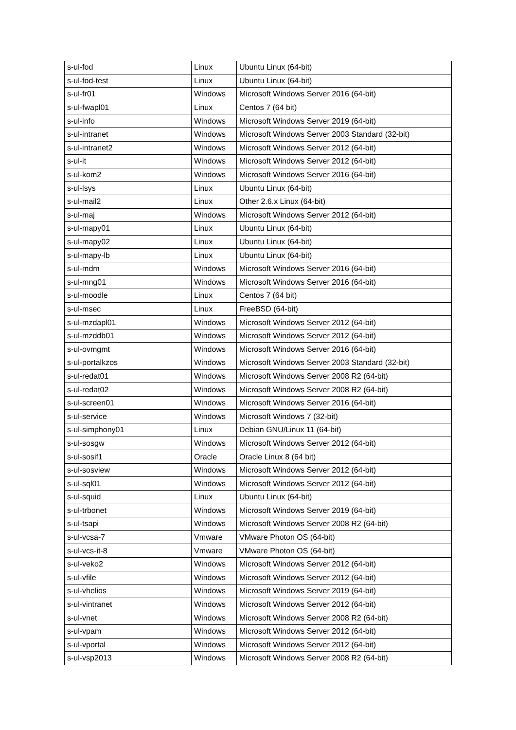| s-ul-fod | Linux | Ubuntu Linux (64-bit) |
| s-ul-fod-test | Linux | Ubuntu Linux (64-bit) |
| s-ul-fr01 | Windows | Microsoft Windows Server 2016 (64-bit) |
| s-ul-fwapl01 | Linux | Centos 7 (64 bit) |
| s-ul-info | Windows | Microsoft Windows Server 2019 (64-bit) |
| s-ul-intranet | Windows | Microsoft Windows Server 2003 Standard (32-bit) |
| s-ul-intranet2 | Windows | Microsoft Windows Server 2012 (64-bit) |
| s-ul-it | Windows | Microsoft Windows Server 2012 (64-bit) |
| s-ul-kom2 | Windows | Microsoft Windows Server 2016 (64-bit) |
| s-ul-lsys | Linux | Ubuntu Linux (64-bit) |
| s-ul-mail2 | Linux | Other 2.6.x Linux (64-bit) |
| s-ul-maj | Windows | Microsoft Windows Server 2012 (64-bit) |
| s-ul-mapy01 | Linux | Ubuntu Linux (64-bit) |
| s-ul-mapy02 | Linux | Ubuntu Linux (64-bit) |
| s-ul-mapy-lb | Linux | Ubuntu Linux (64-bit) |
| s-ul-mdm | Windows | Microsoft Windows Server 2016 (64-bit) |
| s-ul-mng01 | Windows | Microsoft Windows Server 2016 (64-bit) |
| s-ul-moodle | Linux | Centos 7 (64 bit) |
| s-ul-msec | Linux | FreeBSD (64-bit) |
| s-ul-mzdapl01 | Windows | Microsoft Windows Server 2012 (64-bit) |
| s-ul-mzddb01 | Windows | Microsoft Windows Server 2012 (64-bit) |
| s-ul-ovmgmt | Windows | Microsoft Windows Server 2016 (64-bit) |
| s-ul-portalkzos | Windows | Microsoft Windows Server 2003 Standard (32-bit) |
| s-ul-redat01 | Windows | Microsoft Windows Server 2008 R2 (64-bit) |
| s-ul-redat02 | Windows | Microsoft Windows Server 2008 R2 (64-bit) |
| s-ul-screen01 | Windows | Microsoft Windows Server 2016 (64-bit) |
| s-ul-service | Windows | Microsoft Windows 7 (32-bit) |
| s-ul-simphony01 | Linux | Debian GNU/Linux 11 (64-bit) |
| s-ul-sosgw | Windows | Microsoft Windows Server 2012 (64-bit) |
| s-ul-sosif1 | Oracle | Oracle Linux 8 (64 bit) |
| s-ul-sosview | Windows | Microsoft Windows Server 2012 (64-bit) |
| s-ul-sql01 | Windows | Microsoft Windows Server 2012 (64-bit) |
| s-ul-squid | Linux | Ubuntu Linux (64-bit) |
| s-ul-trbonet | Windows | Microsoft Windows Server 2019 (64-bit) |
| s-ul-tsapi | Windows | Microsoft Windows Server 2008 R2 (64-bit) |
| s-ul-vcsa-7 | Vmware | VMware Photon OS (64-bit) |
| s-ul-vcs-it-8 | Vmware | VMware Photon OS (64-bit) |
| s-ul-veko2 | Windows | Microsoft Windows Server 2012 (64-bit) |
| s-ul-vfile | Windows | Microsoft Windows Server 2012 (64-bit) |
| s-ul-vhelios | Windows | Microsoft Windows Server 2019 (64-bit) |
| s-ul-vintranet | Windows | Microsoft Windows Server 2012 (64-bit) |
| s-ul-vnet | Windows | Microsoft Windows Server 2008 R2 (64-bit) |
| s-ul-vpam | Windows | Microsoft Windows Server 2012 (64-bit) |
| s-ul-vportal | Windows | Microsoft Windows Server 2012 (64-bit) |
| s-ul-vsp2013 | Windows | Microsoft Windows Server 2008 R2 (64-bit) |